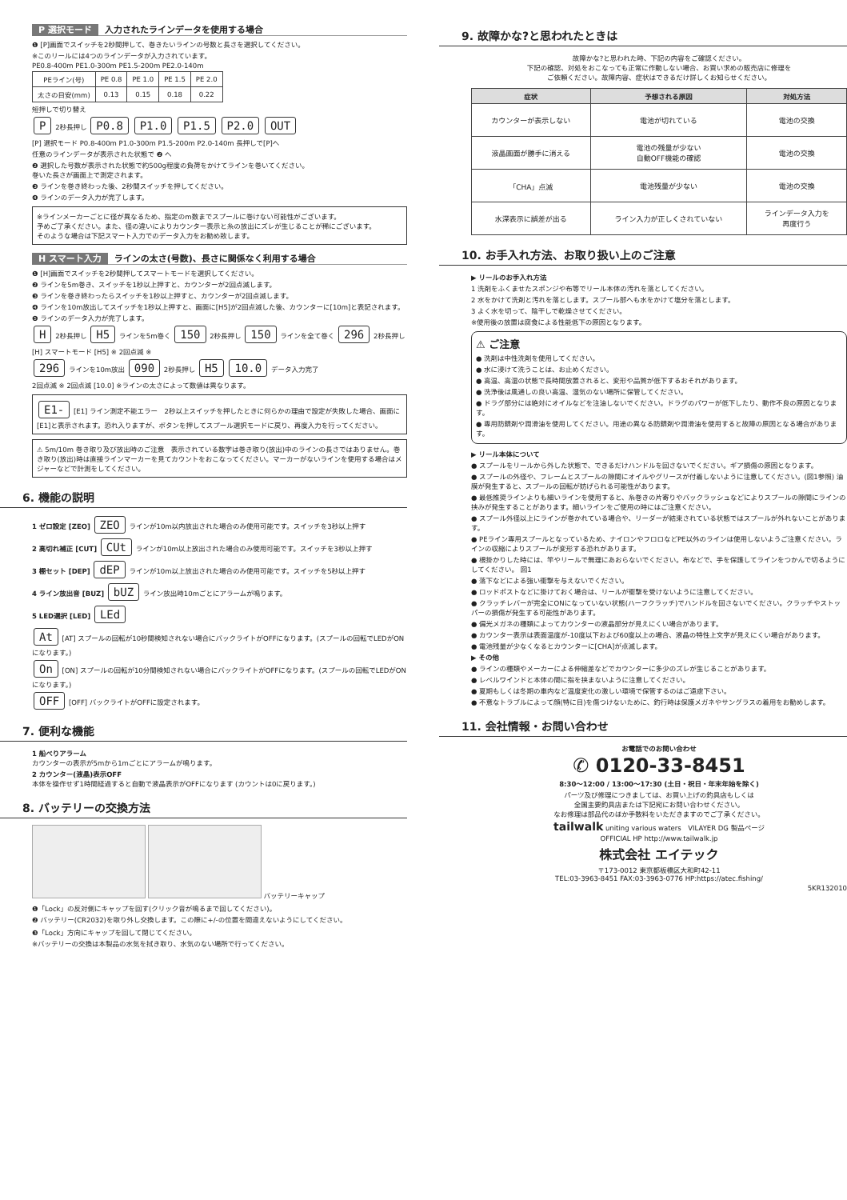P 選択モード 入力されたラインデータを使用する場合
❶ [P]画面でスイッチを2秒間押して、巻きたいラインの号数と長さを選択してください。
※このリールには4つのラインデータが入力されています。
PE0.8-400m PE1.0-300m PE1.5-200m PE2.0-140m
| PEライン(号) | PE 0.8 | PE 1.0 | PE 1.5 | PE 2.0 |
| 太さの目安(mm) | 0.13 | 0.15 | 0.18 | 0.22 |
短押しで切り替え
P 2秒長押し P0.8 P1.0 P1.5 P2.0 OUT
[P] 選択モード P0.8-400m P1.0-300m P1.5-200m P2.0-140m 長押しで[P]へ
任意のラインデータが表示された状態で ❷ へ
❷ 選択した号数が表示された状態で約500g程度の負荷をかけてラインを巻いてください。
巻いた長さが画面上で測定されます。
❸ ラインを巻き終わった後、2秒間スイッチを押してください。
❹ ラインのデータ入力が完了します。
※ラインメーカーごとに径が異なるため、指定のm数までスプールに巻けない可能性がございます。
予めご了承ください。また、径の違いによりカウンター表示と糸の放出にズレが生じることが稀にございます。
そのような場合は下記スマート入力でのデータ入力をお勧め致します。
H スマート入力 ラインの太さ(号数)、長さに関係なく利用する場合
❶ [H]画面でスイッチを2秒間押してスマートモードを選択してください。
❷ ラインを5m巻き、スイッチを1秒以上押すと、カウンターが2回点滅します。
❸ ラインを巻き終わったらスイッチを1秒以上押すと、カウンターが2回点滅します。
❹ ラインを10m放出してスイッチを1秒以上押すと、画面に[H5]が2回点滅した後、カウンターに[10m]と表記されます。
❺ ラインのデータ入力が完了します。
H 2秒長押し H5 ラインを5m巻く 150 2秒長押し 150 ラインを全て巻く 296 2秒長押し
[H] スマートモード [H5] ※ 2回点滅 ※
296 ラインを10m放出 090 2秒長押し H5 10.0 データ入力完了
2回点滅 ※ 2回点滅 [10.0] ※ラインの太さによって数値は異なります。
E1- [E1] ライン測定不能エラー　2秒以上スイッチを押したときに何らかの理由で設定が失敗した場合、画面に[E1]と表示されます。恐れ入りますが、ボタンを押してスプール選択モードに戻り、再度入力を行ってください。
⚠ 5m/10m 巻き取り及び放出時のご注意　表示されている数字は巻き取り(放出)中のラインの長さではありません。巻き取り(放出)時は直接ラインマーカーを見てカウントをおこなってください。マーカーがないラインを使用する場合はメジャーなどで計測をしてください。
6. 機能の説明
1 ゼロ設定 [ZEO] ZEO ラインが10m以内放出された場合のみ使用可能です。スイッチを3秒以上押す
2 高切れ補正 [CUT] CUt ラインが10m以上放出された場合のみ使用可能です。スイッチを3秒以上押す
3 棚セット [DEP] dEP ラインが10m以上放出された場合のみ使用可能です。スイッチを5秒以上押す
4 ライン放出音 [BUZ] bUZ ライン放出時10mごとにアラームが鳴ります。
5 LED選択 [LED] LEd
At [AT] スプールの回転が10秒間検知されない場合にバックライトがOFFになります。(スプールの回転でLEDがONになります。)
On [ON] スプールの回転が10分間検知されない場合にバックライトがOFFになります。(スプールの回転でLEDがONになります。)
OFF [OFF] バックライトがOFFに設定されます。
7. 便利な機能
1 船べりアラーム
カウンターの表示が5mから1mごとにアラームが鳴ります。
2 カウンター(液晶)表示OFF
本体を操作せず1時間経過すると自動で液晶表示がOFFになります (カウントは0に戻ります。)
8. バッテリーの交換方法
バッテリーキャップ
❶「Lock」の反対側にキャップを回す(クリック音が鳴るまで回してください)。
❷ バッテリー(CR2032)を取り外し交換します。この際に+/-の位置を間違えないようにしてください。
❸「Lock」方向にキャップを回して閉じてください。
※バッテリーの交換は本製品の水気を拭き取り、水気のない場所で行ってください。
9. 故障かな?と思われたときは
故障かな?と思われた時、下記の内容をご確認ください。
下記の確認、対処をおこなっても正常に作動しない場合、お買い求めの販売店に修理を
ご依頼ください。故障内容、症状はできるだけ詳しくお知らせください。
| 症状 | 予想される原因 | 対処方法 |
| --- | --- | --- |
| カウンターが表示しない | 電池が切れている | 電池の交換 |
| 液晶画面が勝手に消える | 電池の残量が少ない 自動OFF機能の確認 | 電池の交換 |
| 「CHA」点滅 | 電池残量が少ない | 電池の交換 |
| 水深表示に誤差が出る | ライン入力が正しくされていない | ラインデータ入力を 再度行う |
10. お手入れ方法、お取り扱い上のご注意
▶ リールのお手入れ方法
1 洗剤をふくませたスポンジや布等でリール本体の汚れを落としてください。
2 水をかけて洗剤と汚れを落とします。スプール部へも水をかけて塩分を落とします。
3 よく水を切って、陰干しで乾燥させてください。
※使用後の放置は腐食による性能低下の原因となります。
⚠ ご注意
● 洗剤は中性洗剤を使用してください。
● 水に浸けて洗うことは、お止めください。
● 高温、高湿の状態で長時間放置されると、変形や品質が低下するおそれがあります。
● 洗浄後は風通しの良い高温、湿気のない場所に保管してください。
● ドラグ部分には絶対にオイルなどを注油しないでください。ドラグのパワーが低下したり、動作不良の原因となります。
● 専用防錆剤や潤滑油を使用してください。用途の異なる防錆剤や潤滑油を使用すると故障の原因となる場合があります。
▶ リール本体について
● スプールをリールから外した状態で、できるだけハンドルを回さないでください。ギア損傷の原因となります。
● スプールの外径や、フレームとスプールの隙間にオイルやグリースが付着しないように注意してください。(図1参照) 油膜が発生すると、スプールの回転が妨げられる可能性があります。
● 最低推奨ラインよりも細いラインを使用すると、糸巻きの片寄りやバックラッシュなどによりスプールの隙間にラインの挟みが発生することがあります。細いラインをご使用の時にはご注意ください。
● スプール外径以上にラインが巻かれている場合や、リーダーが結束されている状態ではスプールが外れないことがあります。
● PEライン専用スプールとなっているため、ナイロンやフロロなどPE以外のラインは使用しないようご注意ください。ラインの収縮によりスプールが変形する恐れがあります。
● 根掛かりした時には、竿やリールで無理にあおらないでください。布などで、手を保護してラインをつかんで切るようにしてください。 図1
● 落下などによる強い衝撃を与えないでください。
● ロッドポストなどに掛けておく場合は、リールが衝撃を受けないように注意してください。
● クラッチレバーが完全にONになっていない状態(ハーフクラッチ)でハンドルを回さないでください。クラッチやストッパーの損傷が発生する可能性があります。
● 偏光メガネの種類によってカウンターの液晶部分が見えにくい場合があります。
● カウンター表示は表面温度が-10度以下および60度以上の場合、液晶の特性上文字が見えにくい場合があります。
● 電池残量が少なくなるとカウンターに[CHA]が点滅します。
▶ その他
● ラインの種類やメーカーによる伸縮差などでカウンターに多少のズレが生じることがあります。
● レベルワインドと本体の間に指を挟まないように注意してください。
● 夏期もしくは冬期の車内など温度変化の激しい環境で保管するのはご遠慮下さい。
● 不意なトラブルによって顔(特に目)を傷つけないために、釣行時は保護メガネやサングラスの着用をお勧めします。
11. 会社情報・お問い合わせ
お電話でのお問い合わせ
✆ 0120-33-8451
8:30〜12:00 / 13:00〜17:30 (土日・祝日・年末年始を除く)
パーツ及び修理につきましては、お買い上げの釣具店もしくは
全国主要釣具店または下記宛にお問い合わせください。
なお修理は部品代のほか手数料をいただきますのでご了承ください。
tailwalk uniting various waters　VILAYER DG 製品ページ
OFFICIAL HP http://www.tailwalk.jp
株式会社 エイテック
〒173-0012 東京都板橋区大和町42-11
TEL:03-3963-8451 FAX:03-3963-0776 HP:https://atec.fishing/
5KR132010